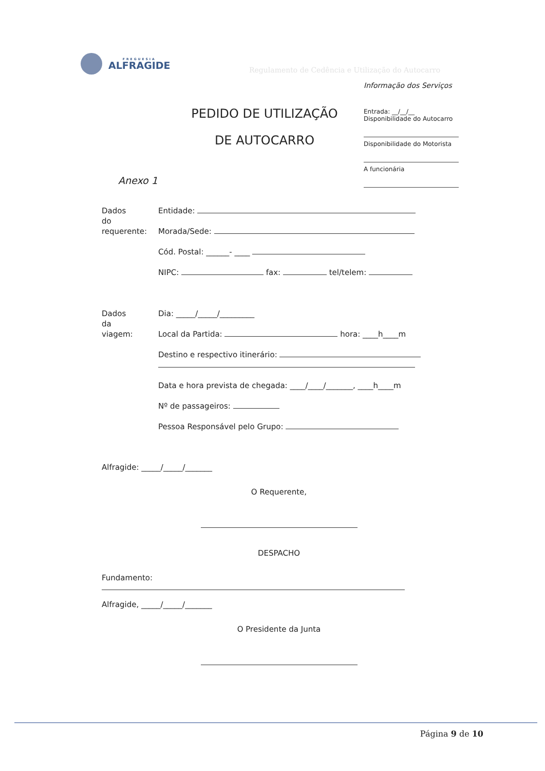FREGUESIA
ALFRAGIDE
Regulamento de Cedência e Utilização do Autocarro
Informação dos Serviços
Entrada: __/__/__
Disponibilidade do Autocarro
Disponibilidade do Motorista
A funcionária
PEDIDO DE UTILIZAÇÃO
DE AUTOCARRO
Anexo 1
Dados
do
requerente:
Entidade:
Morada/Sede:
Cód. Postal: ______- ____
NIPC: fax: tel/telem:
Dados
da
viagem:
Dia: _____/_____/_________
Local da Partida: hora: ____h____m
Destino e respectivo itinerário:
Data e hora prevista de chegada: ____/____/_______, ____h____m
Nº de passageiros:
Pessoa Responsável pelo Grupo:
Alfragide: _____/_____/_______
O Requerente,
DESPACHO
Fundamento:
Alfragide, _____/_____/_______
O Presidente da Junta
Página 9 de 10